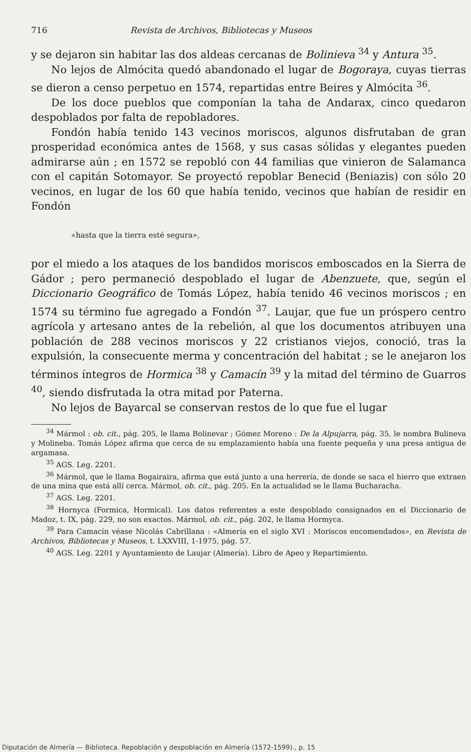716 Revista de Archivos, Bibliotecas y Museos
y se dejaron sin habitar las dos aldeas cercanas de Bolinieva <sup>34</sup> y Antura <sup>35</sup>.
No lejos de Almócita quedó abandonado el lugar de Bogoraya, cuyas tierras se dieron a censo perpetuo en 1574, repartidas entre Beires y Almócita <sup>36</sup>.
De los doce pueblos que componían la taha de Andarax, cinco quedaron despoblados por falta de repobladores.
Fondón había tenido 143 vecinos moriscos, algunos disfrutaban de gran prosperidad económica antes de 1568, y sus casas sólidas y elegantes pueden admirarse aún ; en 1572 se repobló con 44 familias que vinieron de Salamanca con el capitán Sotomayor. Se proyectó repoblar Benecid (Beniazis) con sólo 20 vecinos, en lugar de los 60 que había tenido, vecinos que habían de residir en Fondón
«hasta que la tierra esté segura»,
por el miedo a los ataques de los bandidos moriscos emboscados en la Sierra de Gádor ; pero permaneció despoblado el lugar de Abenzuete, que, según el Diccionario Geográfico de Tomás López, había tenido 46 vecinos moriscos ; en 1574 su término fue agregado a Fondón <sup>37</sup>. Laujar, que fue un próspero centro agrícola y artesano antes de la rebelión, al que los documentos atribuyen una población de 288 vecinos moriscos y 22 cristianos viejos, conoció, tras la expulsión, la consecuente merma y concentración del habitat ; se le anejaron los términos íntegros de Hormica <sup>38</sup> y Camacín <sup>39</sup> y la mitad del término de Guarros <sup>40</sup>, siendo disfrutada la otra mitad por Paterna.
No lejos de Bayarcal se conservan restos de lo que fue el lugar
<sup>34</sup> Mármol : ob. cit., pág. 205, le llama Bolinevar ; Gómez Moreno : De la Alpujarra, pág. 35, le nombra Bulineva y Molineba. Tomás López afirma que cerca de su emplazamiento había una fuente pequeña y una presa antigua de argamasa.
<sup>35</sup> AGS. Leg. 2201.
<sup>36</sup> Mármol, que le llama Bogairaira, afirma que está junto a una herrería, de donde se saca el hierro que extraen de una mina que está allí cerca. Mármol, ob. cit., pág. 205. En la actualidad se le llama Bucharacha.
<sup>37</sup> AGS. Leg. 2201.
<sup>38</sup> Hornyca (Formica, Hormical). Los datos referentes a este despoblado consignados en el Diccionario de Madoz, t. IX, pág. 229, no son exactos. Mármol, ob. cit., pág. 202, le llama Hormyca.
<sup>39</sup> Para Camacín véase Nicolás Cabrillana : «Almería en el siglo XVI : Moriscos encomendados», en Revista de Archivos, Bibliotecas y Museos, t. LXXVIII, 1-1975, pág. 57.
<sup>40</sup> AGS. Leg. 2201 y Ayuntamiento de Laujar (Almería). Libro de Apeo y Repartimiento.
Diputación de Almería — Biblioteca. Repoblación y despoblación en Almería (1572-1599)., p. 15